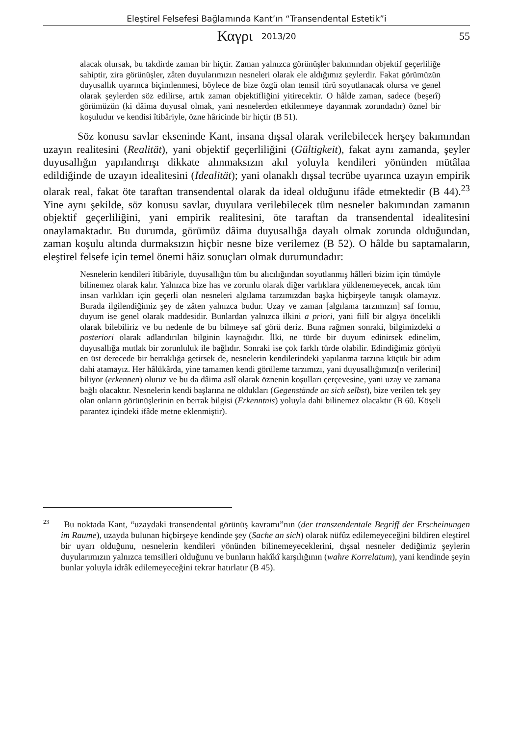Eleştirel Felsefesi Bağlamında Kant’ın “Transendental Estetik”i
Καγρι 2013/20 55
alacak olursak, bu takdirde zaman bir hiçtir. Zaman yalnızca görünüşler bakımından objektif geçerliliğe sahiptir, zira görünüşler, zâten duyularımızın nesneleri olarak ele aldığımız şeylerdir. Fakat görümüzün duyusallık uyarınca biçimlenmesi, böylece de bize özgü olan temsil türü soyutlanacak olursa ve genel olarak şeylerden söz edilirse, artık zaman objektifliğini yitirecektir. O hâlde zaman, sadece (beşerî) görümüzün (ki dâima duyusal olmak, yani nesnelerden etkilenmeye dayanmak zorundadır) öznel bir koşuludur ve kendisi îtibâriyle, özne hâricinde bir hiçtir (B 51).
Söz konusu savlar ekseninde Kant, insana dışsal olarak verilebilecek herşey bakımından uzayın realitesini (Realität), yani objektif geçerliliğini (Gültigkeit), fakat aynı zamanda, şeyler duyusallığın yapılandırışı dikkate alınmaksızın akıl yoluyla kendileri yönünden mütâlaa edildiğinde de uzayın idealitesini (Idealität); yani olanaklı dışsal tecrübe uyarınca uzayın empirik olarak real, fakat öte taraftan transendental olarak da ideal olduğunu ifâde etmektedir (B 44).<sup>23</sup> Yine aynı şekilde, söz konusu savlar, duyulara verilebilecek tüm nesneler bakımından zamanın objektif geçerliliğini, yani empirik realitesini, öte taraftan da transendental idealitesini onaylamaktadır. Bu durumda, görümüz dâima duyusallığa dayalı olmak zorunda olduğundan, zaman koşulu altında durmaksızın hiçbir nesne bize verilemez (B 52). O hâlde bu saptamaların, eleştirel felsefe için temel önemi hâiz sonuçları olmak durumundadır:
Nesnelerin kendileri îtibâriyle, duyusallığın tüm bu alıcılığından soyutlanmış hâlleri bizim için tümüyle bilinemez olarak kalır. Yalnızca bize has ve zorunlu olarak diğer varlıklara yüklenemeyecek, ancak tüm insan varlıkları için geçerli olan nesneleri algılama tarzımızdan başka hiçbirşeyle tanışık olamayız. Burada ilgilendiğimiz şey de zâten yalnızca budur. Uzay ve zaman [algılama tarzımızın] saf formu, duyum ise genel olarak maddesidir. Bunlardan yalnızca ilkini a priori, yani fiilî bir algıya öncelikli olarak bilebiliriz ve bu nedenle de bu bilmeye saf görü deriz. Buna rağmen sonraki, bilgimizdeki a posteriori olarak adlandırılan bilginin kaynağıdır. İlki, ne türde bir duyum edinirsek edinelim, duyusallığa mutlak bir zorunluluk ile bağlıdır. Sonraki ise çok farklı türde olabilir. Edindiğimiz görüyü en üst derecede bir berraklığa getirsek de, nesnelerin kendilerindeki yapılanma tarzına küçük bir adım dahi atamayız. Her hâlükârda, yine tamamen kendi görüleme tarzımızı, yani duyusallığımızı[n verilerini] biliyor (erkennen) oluruz ve bu da dâima aslî olarak öznenin koşulları çerçevesine, yani uzay ve zamana bağlı olacaktır. Nesnelerin kendi başlarına ne oldukları (Gegenstände an sich selbst), bize verilen tek şey olan onların görünüşlerinin en berrak bilgisi (Erkenntnis) yoluyla dahi bilinemez olacaktır (B 60. Köşeli parantez içindeki ifâde metne eklenmiştir).
<sup>23</sup> Bu noktada Kant, “uzaydaki transendental görünüş kavramı”nın (der transzendentale Begriff der Erscheinungen im Raume), uzayda bulunan hiçbirşeye kendinde şey (Sache an sich) olarak nüfûz edilemeyeceğini bildiren eleştirel bir uyarı olduğunu, nesnelerin kendileri yönünden bilinemeyeceklerini, dışsal nesneler dediğimiz şeylerin duyularımızın yalnızca temsilleri olduğunu ve bunların hakîkî karşılığının (wahre Korrelatum), yani kendinde şeyin bunlar yoluyla idrâk edilemeyeceğini tekrar hatırlatır (B 45).